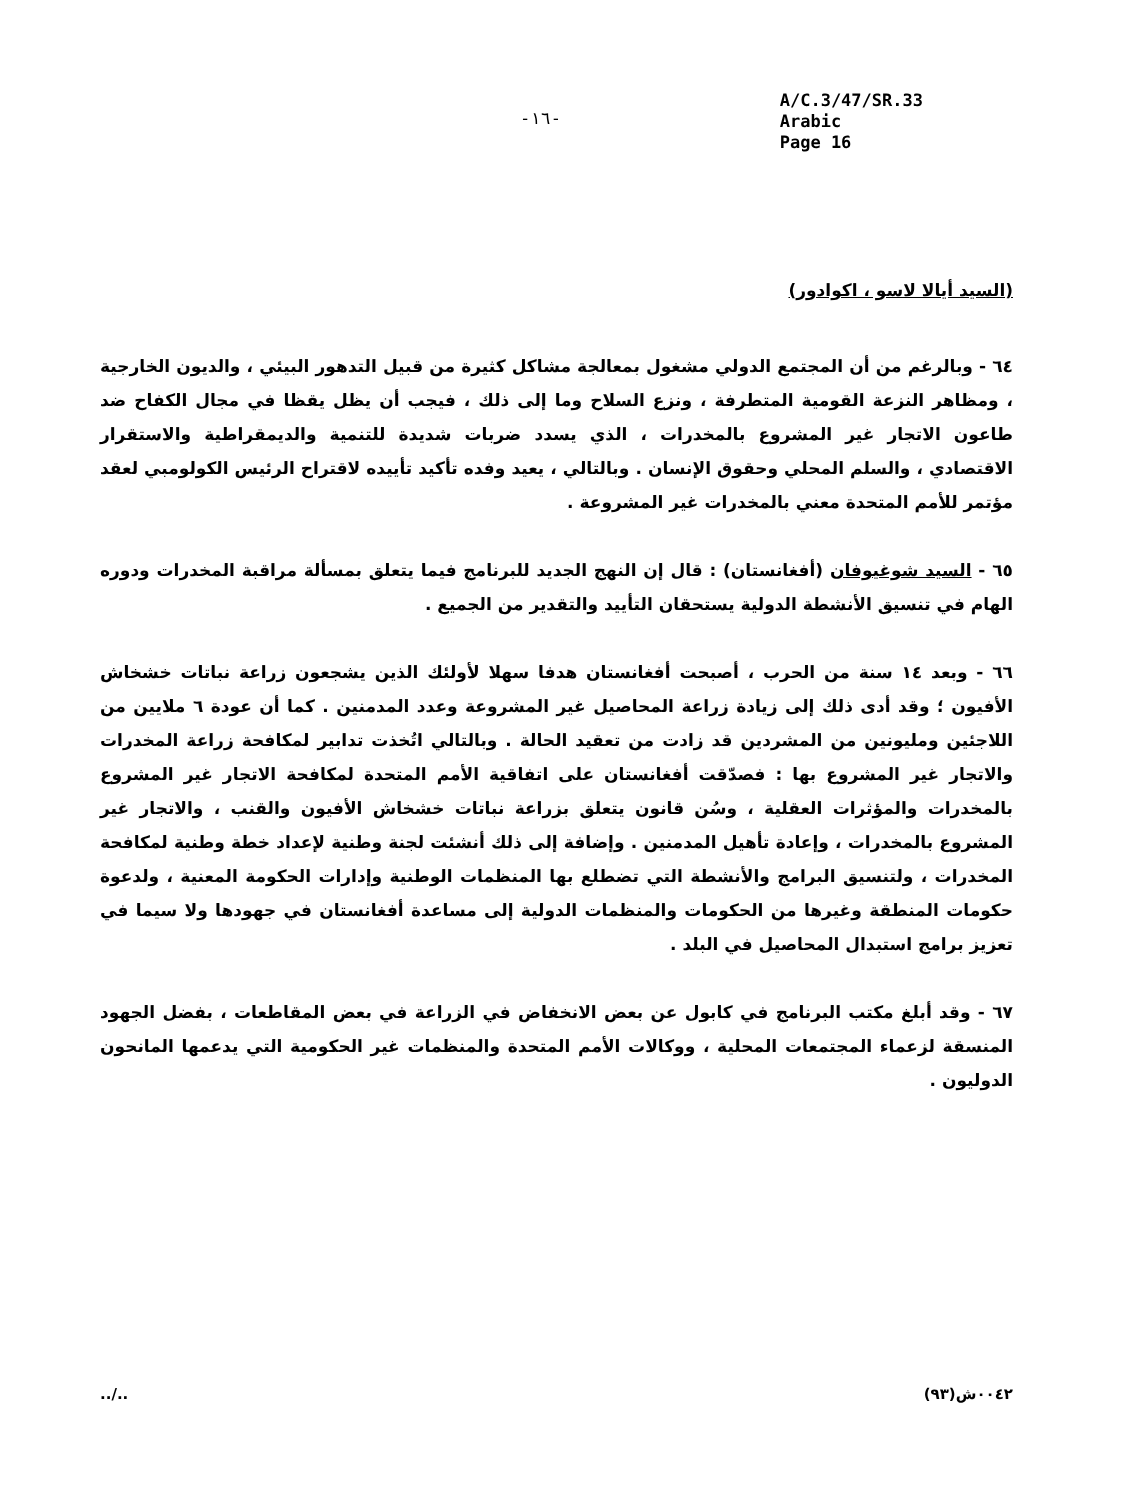-١٦-
A/C.3/47/SR.33
Arabic
Page 16
(السيد أيالا لاسو ، اكوادور)
٦٤ - وبالرغم من أن المجتمع الدولي مشغول بمعالجة مشاكل كثيرة من قبيل التدهور البيئي ، والديون الخارجية ، ومظاهر النزعة القومية المتطرفة ، ونزع السلاح وما إلى ذلك ، فيجب أن يظل يقظا في مجال الكفاح ضد طاعون الاتجار غير المشروع بالمخدرات ، الذي يسدد ضربات شديدة للتنمية والديمقراطية والاستقرار الاقتصادي ، والسلم المحلي وحقوق الإنسان . وبالتالي ، يعيد وفده تأكيد تأييده لاقتراح الرئيس الكولومبي لعقد مؤتمر للأمم المتحدة معني بالمخدرات غير المشروعة .
٦٥ - السيد شوغيوفان (أفغانستان) : قال إن النهج الجديد للبرنامج فيما يتعلق بمسألة مراقبة المخدرات ودوره الهام في تنسيق الأنشطة الدولية يستحقان التأييد والتقدير من الجميع .
٦٦ - وبعد ١٤ سنة من الحرب ، أصبحت أفغانستان هدفا سهلا لأولئك الذين يشجعون زراعة نباتات خشخاش الأفيون ؛ وقد أدى ذلك إلى زيادة زراعة المحاصيل غير المشروعة وعدد المدمنين . كما أن عودة ٦ ملايين من اللاجئين ومليونين من المشردين قد زادت من تعقيد الحالة . وبالتالي اتُخذت تدابير لمكافحة زراعة المخدرات والاتجار غير المشروع بها : فصدّقت أفغانستان على اتفاقية الأمم المتحدة لمكافحة الاتجار غير المشروع بالمخدرات والمؤثرات العقلية ، وسُن قانون يتعلق بزراعة نباتات خشخاش الأفيون والقنب ، والاتجار غير المشروع بالمخدرات ، وإعادة تأهيل المدمنين . وإضافة إلى ذلك أنشئت لجنة وطنية لإعداد خطة وطنية لمكافحة المخدرات ، ولتنسيق البرامج والأنشطة التي تضطلع بها المنظمات الوطنية وإدارات الحكومة المعنية ، ولدعوة حكومات المنطقة وغيرها من الحكومات والمنظمات الدولية إلى مساعدة أفغانستان في جهودها ولا سيما في تعزيز برامج استبدال المحاصيل في البلد .
٦٧ - وقد أبلغ مكتب البرنامج في كابول عن بعض الانخفاض في الزراعة في بعض المقاطعات ، بفضل الجهود المنسقة لزعماء المجتمعات المحلية ، ووكالات الأمم المتحدة والمنظمات غير الحكومية التي يدعمها المانحون الدوليون .
../.. ٠٠٤٢ش(٩٣)